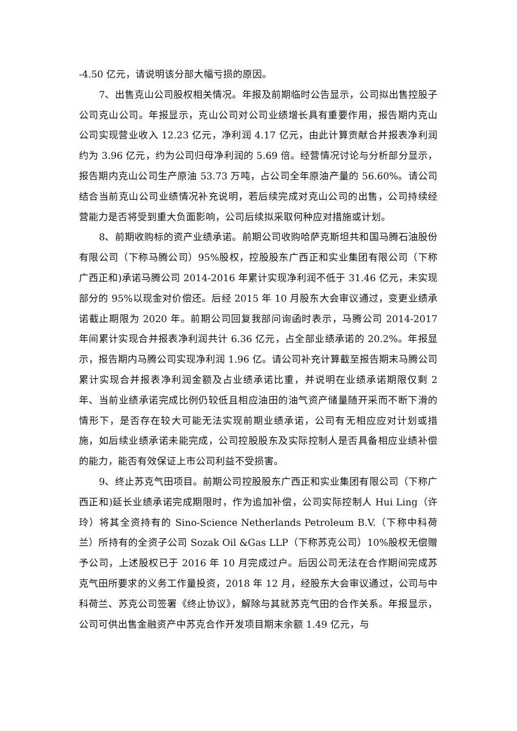-4.50 亿元，请说明该分部大幅亏损的原因。
7、出售克山公司股权相关情况。年报及前期临时公告显示，公司拟出售控股子公司克山公司。年报显示，克山公司对公司业绩增长具有重要作用，报告期内克山公司实现营业收入 12.23 亿元，净利润 4.17 亿元，由此计算贡献合并报表净利润约为 3.96 亿元，约为公司归母净利润的 5.69 倍。经营情况讨论与分析部分显示，报告期内克山公司生产原油 53.73 万吨，占公司全年原油产量的 56.60%。请公司结合当前克山公司业绩情况补充说明，若后续完成对克山公司的出售，公司持续经营能力是否将受到重大负面影响，公司后续拟采取何种应对措施或计划。
8、前期收购标的资产业绩承诺。前期公司收购哈萨克斯坦共和国马腾石油股份有限公司（下称马腾公司）95%股权，控股股东广西正和实业集团有限公司（下称广西正和)承诺马腾公司 2014-2016 年累计实现净利润不低于 31.46 亿元，未实现部分的 95%以现金对价偿还。后经 2015 年 10 月股东大会审议通过，变更业绩承诺截止期限为 2020 年。前期公司回复我部问询函时表示，马腾公司 2014-2017 年间累计实现合并报表净利润共计 6.36 亿元，占全部业绩承诺的 20.2%。年报显示，报告期内马腾公司实现净利润 1.96 亿。请公司补充计算截至报告期末马腾公司累计实现合并报表净利润金额及占业绩承诺比重，并说明在业绩承诺期限仅剩 2 年、当前业绩承诺完成比例仍较低且相应油田的油气资产储量随开采而不断下滑的情形下，是否存在较大可能无法实现前期业绩承诺，公司有无相应应对计划或措施，如后续业绩承诺未能完成，公司控股股东及实际控制人是否具备相应业绩补偿的能力，能否有效保证上市公司利益不受损害。
9、终止苏克气田项目。前期公司控股股东广西正和实业集团有限公司（下称广西正和)延长业绩承诺完成期限时，作为追加补偿，公司实际控制人 Hui Ling（许玲）将其全资持有的 Sino-Science Netherlands Petroleum B.V.（下称中科荷兰）所持有的全资子公司 Sozak Oil &Gas LLP（下称苏克公司）10%股权无偿赠予公司，上述股权已于 2016 年 10 月完成过户。后因公司无法在合作期间完成苏克气田所要求的义务工作量投资，2018 年 12 月，经股东大会审议通过，公司与中科荷兰、苏克公司签署《终止协议》，解除与其就苏克气田的合作关系。年报显示，公司可供出售金融资产中苏克合作开发项目期末余额 1.49 亿元，与